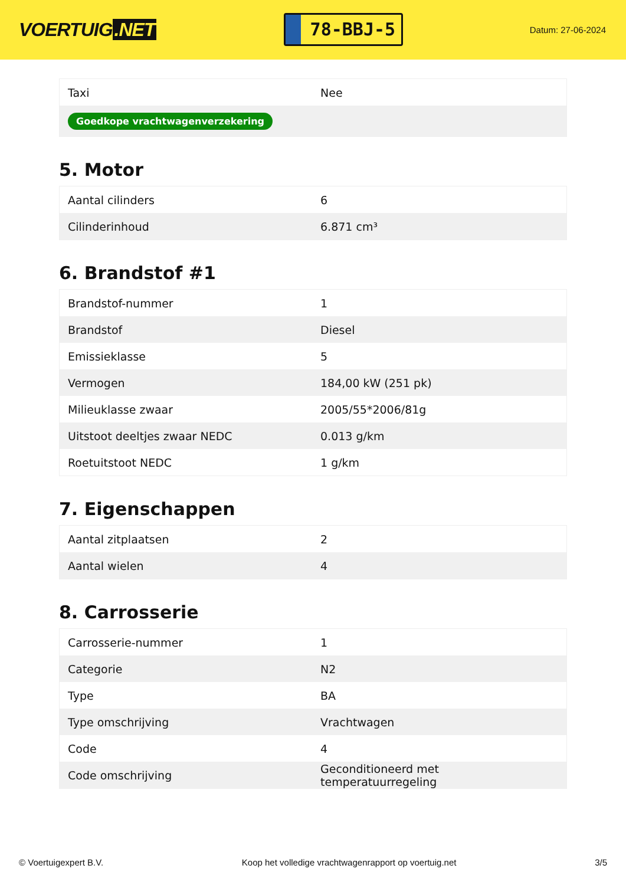VOERTUIG.NET
78-BBJ-5
Datum: 27-06-2024
| Taxi | Nee |
| Goedkope vrachtwagenverzekering | |
5. Motor
| Aantal cilinders | 6 |
| Cilinderinhoud | 6.871 cm³ |
6. Brandstof #1
| Brandstof-nummer | 1 |
| Brandstof | Diesel |
| Emissieklasse | 5 |
| Vermogen | 184,00 kW (251 pk) |
| Milieuklasse zwaar | 2005/55*2006/81g |
| Uitstoot deeltjes zwaar NEDC | 0.013 g/km |
| Roetuitstoot NEDC | 1 g/km |
7. Eigenschappen
| Aantal zitplaatsen | 2 |
| Aantal wielen | 4 |
8. Carrosserie
| Carrosserie-nummer | 1 |
| Categorie | N2 |
| Type | BA |
| Type omschrijving | Vrachtwagen |
| Code | 4 |
| Code omschrijving | Geconditioneerd met temperatuurregeling |
© Voertuigexpert B.V. Koop het volledige vrachtwagenrapport op voertuig.net 3/5